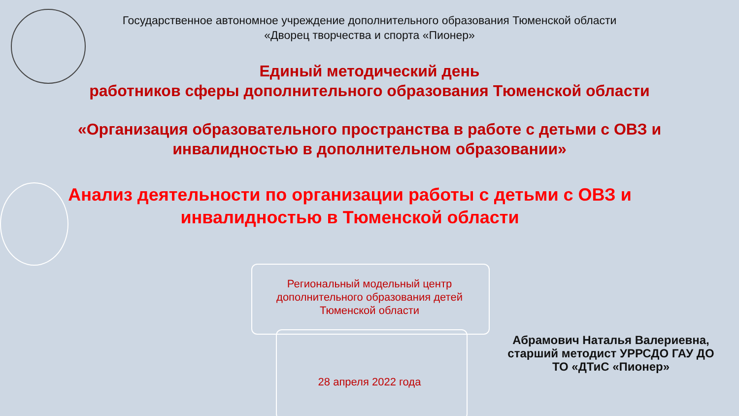Государственное автономное учреждение дополнительного образования Тюменской области
«Дворец творчества и спорта «Пионер»
Единый методический день
работников сферы дополнительного образования Тюменской области
«Организация образовательного пространства в работе с детьми с ОВЗ и
инвалидностью в дополнительном образовании»
Анализ деятельности по организации работы с детьми с ОВЗ и
инвалидностью в Тюменской области
Региональный модельный центр дополнительного образования детей Тюменской области
28 апреля 2022 года
Абрамович Наталья Валериевна,
старший методист УРРСДО ГАУ ДО
ТО «ДТиС «Пионер»